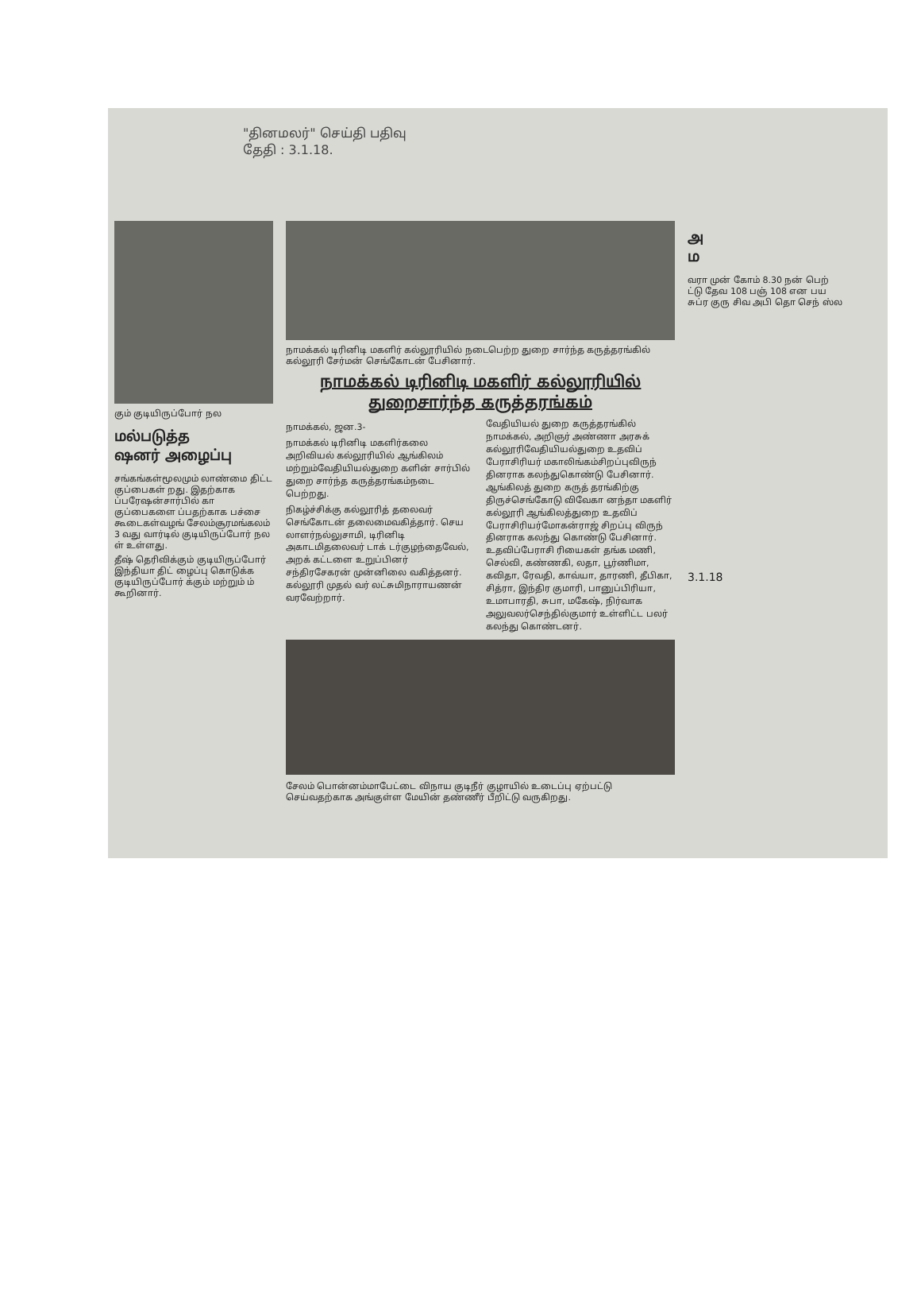"தினமலர்" செய்தி பதிவு
தேதி : 3.1.18.
கும் குடியிருப்போர் நல
மல்படுத்த
ஷனர் அழைப்பு
சங்கங்கள்மூலமும் லாண்மை திட்ட குப்பைகள் றது. இதற்காக ப்பரேஷன்சார்பில் கா குப்பைகளை ப்பதற்காக பச்சை கூடைகள்வழங் சேலம்சூரமங்கலம் 3 வது வார்டில் குடியிருப்போர் நல ள் உள்ளது.
தீஷ் தெரிவிக்கும் குடியிருப்போர் இந்தியா திட் ழைப்பு கொடுக்க குடியிருப்போர் க்கும் மற்றும் ம் கூறினார்.
நாமக்கல் டிரினிடி மகளிர் கல்லூரியில் நடைபெற்ற துறை சார்ந்த கருத்தரங்கில் கல்லூரி சேர்மன் செங்கோடன் பேசினார்.
நாமக்கல் டிரினிடி மகளிர் கல்லூரியில்
துறைசார்ந்த கருத்தரங்கம்
நாமக்கல், ஜன.3-
நாமக்கல் டிரினிடி மகளிர்கலை அறிவியல் கல்லூரியில் ஆங்கிலம் மற்றும்வேதியியல்துறை களின் சார்பில் துறை சார்ந்த கருத்தரங்கம்நடை பெற்றது.
நிகழ்ச்சிக்கு கல்லூரித் தலைவர் செங்கோடன் தலைமைவகித்தார். செய லாளர்நல்லுசாமி, டிரினிடி அகாடமிதலைவர் டாக் டர்குழந்தைவேல், அறக் கட்டளை உறுப்பினர் சந்திரசேகரன் முன்னிலை வகித்தனர். கல்லூரி முதல் வர் லட்சுமிநாராயணன் வரவேற்றார்.
வேதியியல் துறை கருத்தரங்கில் நாமக்கல், அறிஞர் அண்ணா அரசுக் கல்லூரிவேதியியல்துறை உதவிப் பேராசிரியர் மகாலிங்கம்சிறப்புவிருந் தினராக கலந்துகொண்டு பேசினார். ஆங்கிலத் துறை கருத் தரங்கிற்கு திருச்செங்கோடு விவேகா னந்தா மகளிர் கல்லூரி ஆங்கிலத்துறை உதவிப் பேராசிரியர்மோகன்ராஜ் சிறப்பு விருந் தினராக கலந்து கொண்டு பேசினார். உதவிப்பேராசி ரியைகள் தங்க மணி, செல்வி, கண்ணகி, லதா, பூர்ணிமா, கவிதா, ரேவதி, காவ்யா, தாரணி, தீபிகா, சித்ரா, இந்திர குமாரி, பானுப்பிரியா, உமாபாரதி, சுபா, மகேஷ், நிர்வாக அலுவலர்செந்தில்குமார் உள்ளிட்ட பலர் கலந்து கொண்டனர்.
சேலம் பொன்னம்மாபேட்டை விநாய குடிநீர் குழாயில் உடைப்பு ஏற்பட்டு செய்வதற்காக அங்குள்ள மேயின் தண்ணீர் பீறிட்டு வருகிறது.
அ
ம
வரா முன் கோம் 8.30 நன் பெற் ட்டு தேவ 108 பஞ் 108 என பய சுப்ர குரு சிவ அபி தொ செந் ஸ்ல
3.1.18